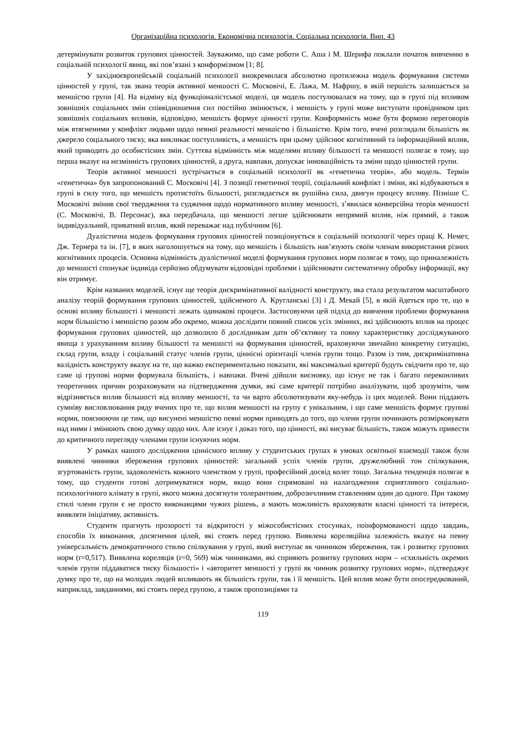Організаційна психологія. Економічна психологія. Соціальна психологія. Вип. 43
детермінувати розвиток групових цінностей. Зауважимо, що саме роботи С. Аша і М. Шерифа поклали початок вивченню в соціальній психології явищ, які пов’язані з конформізмом [1; 8].
У західноєвропейській соціальній психології виокремилася абсолютно протилежна модель формування системи цінностей у групі, так звана теорія активної меншості С. Московічі, Е. Лажа, М. Нафршу, в якій першість залишається за меншістю групи [4]. На відміну від функціоналістської моделі, ця модель постулювалася на тому, що в групі під впливом зовнішніх соціальних змін співвідношення сил постійно змінюється, і меншість у групі може виступати провідником цих зовнішніх соціальних впливів, відповідно, меншість формує цінності групи. Конформність може бути формою переговорів між втягненими у конфлікт людьми щодо певної реальності меншістю і більшістю. Крім того, вчені розглядали більшість як джерело соціального тиску, яка викликає поступливість, а меншість при цьому здійснює когнітивний та інформаційний вплив, який приводить до особистісних змін. Суттєва відмінність між моделями впливу більшості та меншості полягає в тому, що перша вказує на незмінність групових цінностей, а друга, навпаки, допускає інноваційність та зміни щодо цінностей групи.
Теорія активної меншості зустрічається в соціальній психології як «генетична теорія», або модель. Термін «генетична» був запропонований С. Московічі [4]. З позиції генетичної теорії, соціальний конфлікт і зміни, які відбуваються в групі в силу того, що меншість протистоїть більшості, розглядається як рушійна сила, двигун процесу впливу. Пізніше С. Московічі змінив свої твердження та судження щодо нормативного впливу меншості, з’явилася конверсійна теорія меншості (С. Московічі, В. Персонас), яка передбачала, що меншості легше здійснювати непрямий вплив, ніж прямий, а також індивідуальний, приватний вплив, який переважає над публічним [6].
Дуалістична модель формування групових цінностей позиціонується в соціальній психології через праці К. Немет, Дж. Тернера та ін. [7], в яких наголошується на тому, що меншість і більшість нав’язують своїм членам використання різних когнітивних процесів. Основна відмінність дуалістичної моделі формування групових норм полягає в тому, що приналежність до меншості спонукає індивіда серйозно обдумувати відповідні проблеми і здійснювати систематичну обробку інформації, яку він отримує.
Крім названих моделей, існує ще теорія дискримінативної валідності конструкту, яка стала результатом масштабного аналізу теорій формування групових цінностей, здійсненого А. Кругланські [3] і Д. Мекай [5], в якій йдеться про те, що в основі впливу більшості і меншості лежать одинакові процеси. Застосовуючи цей підхід до вивчення проблеми формування норм більшістю і меншістю разом або окремо, можна дослідити повний список усіх змінних, які здійснюють вплив на процес формування групових цінностей, що дозволило б дослідникам дати об’єктивну та повну характеристику досліджуваного явища з урахуванням впливу більшості та меншості на формування цінностей, враховуючи звичайно конкретну ситуацію, склад групи, владу і соціальний статус членів групи, ціннісні орієнтації членів групи тощо. Разом із тим, дискримінативна валідність конструкту вказує на те, що важко експериментально показати, які максимальні критерії будуть свідчити про те, що саме ці групові норми формувала більшість, і навпаки. Вчені дійшли висновку, що існує не так і багато переконливих теоретичних причин розраховувати на підтвердження думки, які саме критерії потрібно аналізувати, щоб зрозуміти, чим відрізняється вплив більшості від впливу меншості, та чи варто абсолютизувати яку-небудь із цих моделей. Вони піддають сумніву висловлювання ряду вчених про те, що вплив меншості на групу є унікальним, і що саме меншість формує групові норми, пояснюючи це тим, що висунені меншістю певні норми приводять до того, що члени групи починають розмірковувати над ними і змінюють свою думку щодо них. Але існує і доказ того, що цінності, які висуває більшість, також можуть привести до критичного перегляду членами групи існуючих норм.
У рамках нашого дослідження ціннісного впливу у студентських групах в умовах освітньої взаємодії також були виявлені чинники збереження групових цінностей: загальний успіх членів групи, дружелюбний тон спілкування, згуртованість групи, задоволеність кожного членством у групі, професійний досвід колег тощо. Загальна тенденція полягає в тому, що студенти готові дотримуватися норм, якщо вони спрямовані на налагодження сприятливого соціально-психологічного клімату в групі, якого можна досягнути толерантним, доброзичливим ставленням один до одного. При такому стилі члени групи є не просто виконавцями чужих рішень, а мають можливість враховувати власні цінності та інтереси, виявляти ініціативу, активність.
Студенти прагнуть прозорості та відкритості у міжособистісних стосунках, поінформованості щодо завдань, способів їх виконання, досягнення цілей, які стоять перед групою. Виявлена кореляційна залежність вказує на певну універсальність демократичного стилю спілкування у групі, який виступає як чинником збереження, так і розвитку групових норм (r=0,517). Виявлена кореляція (r=0, 569) між чинниками, які сприяють розвитку групових норм – «схильність окремих членів групи піддаватися тиску більшості» і «авторитет меншості у групі як чинник розвитку групових норм», підтверджує думку про те, що на молодих людей впливають як більшість групи, так і її меншість. Цей вплив може бути опосередкований, наприклад, завданнями, які стоять перед групою, а також пропозиціями та
119